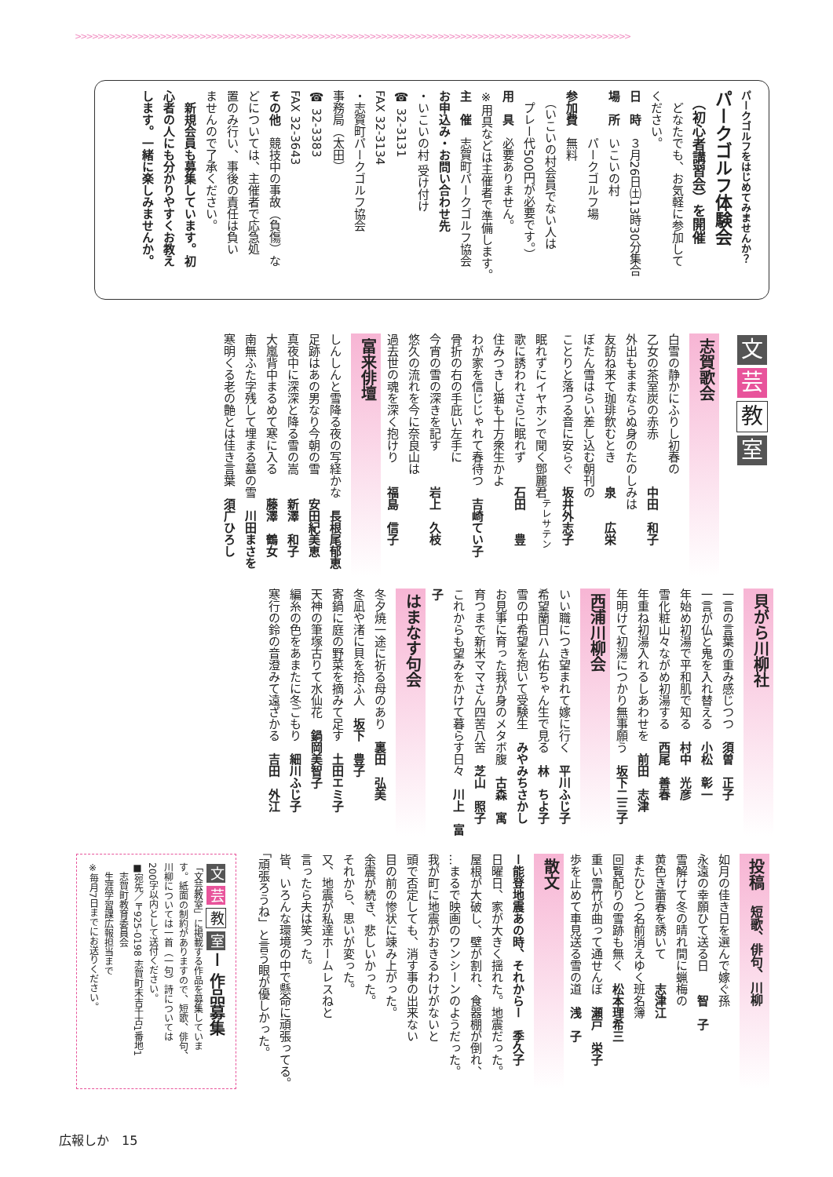>>>>>>>>>>>>>>>>>>>>>>>>>>>>>>>>>>>>>>>>>>>>>>>>>>>>>>>>>>>>>>>>>>>>>>>>>>>>>>>>>>>>>>>>>>>>>>>>>>
パークゴルフをはじめてみませんか？
パークゴルフ体験会
　（初心者講習会）を開催
　どなたでも、お気軽に参加して
ください。
日　時　３月26日㈯13時30分集合
場　所　いこいの村
　　　　パークゴルフ場
参加費　無料
　（いこいの村会員でない人は
　プレー代500円が必要です。）
用　具　必要ありません。
※用具などは主催者で準備します。
主　催　志賀町パークゴルフ協会
お申込み・お問い合わせ先
・いこいの村 受け付け
☎ 32-3131
FAX 32-3134
・志賀町パークゴルフ協会
事務局（太田）
☎ 32-3383
FAX 32-3643
その他　競技中の事故（負傷）な
どについては、主催者で応急処
置のみ行い、事後の責任は負い
ませんので了承ください。
　新規会員も募集しています。初
心者の人にも分かりやすくお教え
します。一緒に楽しみませんか。
文芸
教
室
志賀歌会
白雪の静かにふりし初春の
乙女の茶室炭の赤赤　　　　中田　和子
外出もままならぬ身のたのしみは
友訪ね来て珈琲飲むとき　　泉　　広栄
ぼたん雪はらい差し込む朝刊の
ことりと落つる音に安らぐ　坂井外志子
眠れずにイヤホンで聞く鄧麗君<sup>テレサテン</sup>
歌に誘われさらに眠れず　　石田　　豊
住みつきし猫も十方衆生かよ
わが家を信じじゃれて春待つ　吉崎てい子
骨折の右の手庇い左手に
今宵の雪の深きを記す　　　岩上　久枝
悠久の流れを今に奈良山は
過去世の魂を深く抱けり　　福島　信子
富来俳壇
しんしんと雪降る夜の写経かな　長根尾郁恵
足跡はあの男なり今朝の雪　　安田紀美恵
真夜中に深深と降る雪の嵩　　新澤　和子
大嵐背中まるめて寒に入る　　藤澤　鶴女
南無ふた字残して埋まる墓の雪　川田まさを
寒明くる老の艶とは佳き言葉　須广ひろし
貝がら川柳社
一言の言葉の重み感じつつ　須曽　正子
一言が仏と鬼を入れ替える　小松　彰一
年始め初湯で平和肌で知る　村中　光彦
雪化粧山々ながめ初湯する　西尾　善春
年重ね初湯入れるしあわせを　前田　志津
年明けて初湯につかり無事願う　坂下二三子
西浦川柳会
いい職につき望まれて嫁に行く　平川ふじ子
希望蘭日ハム佑ちゃん生で見る　林　ちよ子
雪の中希望を抱いて受験生　みやみちさかし
お見事に育った我が身のメタボ腹　古森　寓
育つまで新米ママさん四苦八苦　芝山　照子
これからも望みをかけて暮らす日々　川上　富子
はまなす句会
冬夕焼一途に祈る母のあり　裏田　弘美
冬凪や渚に貝を拾ふ人　坂下　豊子
寄鍋に庭の野菜を摘みて足す　土田エミ子
天神の筆塚古りて水仙花　鍋岡美智子
編糸の色をあまたに冬ごもり　細川ふじ子
寒行の鈴の音澄みて遠ざかる　吉田　外江
投稿　短歌、俳句、川柳
如月の佳き日を選んで嫁ぐ孫
永遠の幸願ひて送る日　　智　子
雪解けて冬の晴れ間に蝋梅の
黄色き蕾春を誘いて　　志津江
またひとつ名前消えゆく班名簿
回覧配りの雪跡も無く　松本理希三
重い雪竹が曲って通せんぼ　瀬戸　栄子
歩を止めて車見送る雪の道　浅　子
散文
ー能登地震あの時、それからー　季久子
日曜日、家が大きく揺れた。地震だった。
屋根が大破し、壁が割れ、食器棚が倒れ、
…まるで映画のワンシーンのようだった。
我が町に地震がおきるわけがないと
頭で否定しても、消す事の出来ない
目の前の惨状に竦み上がった。
余震が続き、悲しいかった。
それから、思いが変った。
又、地震が私達ホームレスねと
言ったら夫は笑った。
皆、いろんな環境の中で懸命に頑張ってる。
「頑張ろうね」と言う眼が優しかった。
文芸 教 室 ー 作品募集
「文芸教室」に掲載する作品を募集していま
す。紙面の制約がありますので、短歌、俳句、
川柳については一首（一句）詩については
200字以内として送付ください。
■宛先／〒925-0198 志賀町末吉千古1番地1
　志賀町教育委員会
　生涯学習課広報担当まで
※毎月7日までにお送りください。
広報しか　15